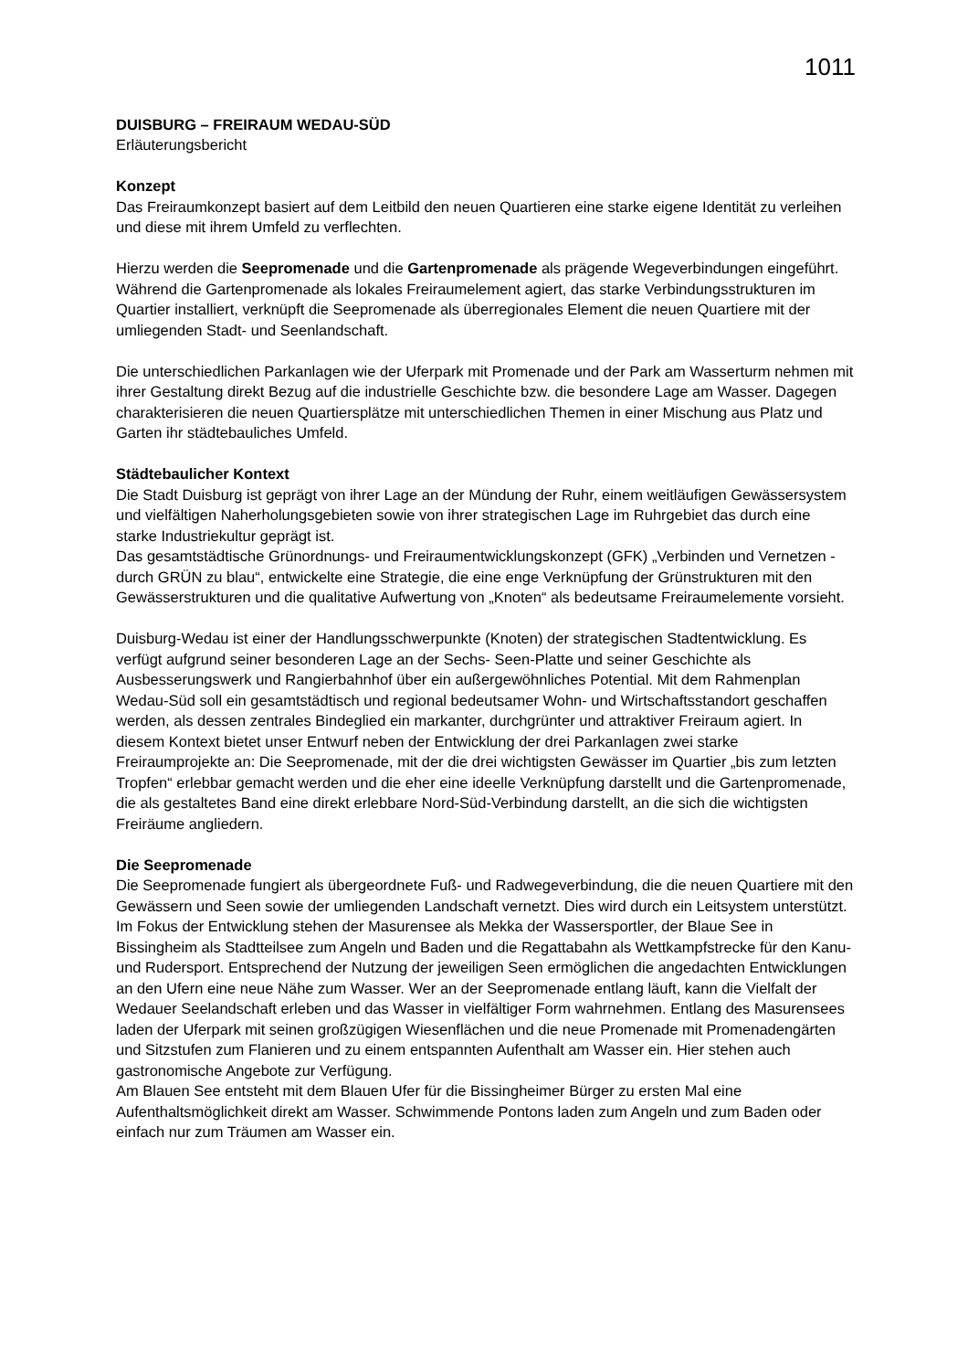1011
DUISBURG – FREIRAUM WEDAU-SÜD
Erläuterungsbericht
Konzept
Das Freiraumkonzept basiert auf dem Leitbild den neuen Quartieren eine starke eigene Identität zu verleihen und diese mit ihrem Umfeld zu verflechten.
Hierzu werden die Seepromenade und die Gartenpromenade als prägende Wegeverbindungen eingeführt. Während die Gartenpromenade als lokales Freiraumelement agiert, das starke Verbindungsstrukturen im Quartier installiert, verknüpft die Seepromenade als überregionales Element die neuen Quartiere mit der umliegenden Stadt- und Seenlandschaft.
Die unterschiedlichen Parkanlagen wie der Uferpark mit Promenade und der Park am Wasserturm nehmen mit ihrer Gestaltung direkt Bezug auf die industrielle Geschichte bzw. die besondere Lage am Wasser. Dagegen charakterisieren die neuen Quartiersplätze mit unterschiedlichen Themen in einer Mischung aus Platz und Garten ihr städtebauliches Umfeld.
Städtebaulicher Kontext
Die Stadt Duisburg ist geprägt von ihrer Lage an der Mündung der Ruhr, einem weitläufigen Gewässersystem und vielfältigen Naherholungsgebieten sowie von ihrer strategischen Lage im Ruhrgebiet das durch eine starke Industriekultur geprägt ist.
Das gesamtstädtische Grünordnungs- und Freiraumentwicklungskonzept (GFK) „Verbinden und Vernetzen - durch GRÜN zu blau“, entwickelte eine Strategie, die eine enge Verknüpfung der Grünstrukturen mit den Gewässerstrukturen und die qualitative Aufwertung von „Knoten“ als bedeutsame Freiraumelemente vorsieht.
Duisburg-Wedau ist einer der Handlungsschwerpunkte (Knoten) der strategischen Stadtentwicklung. Es verfügt aufgrund seiner besonderen Lage an der Sechs- Seen-Platte und seiner Geschichte als Ausbesserungswerk und Rangierbahnhof über ein außergewöhnliches Potential. Mit dem Rahmenplan Wedau-Süd soll ein gesamtstädtisch und regional bedeutsamer Wohn- und Wirtschaftsstandort geschaffen werden, als dessen zentrales Bindeglied ein markanter, durchgrünter und attraktiver Freiraum agiert. In diesem Kontext bietet unser Entwurf neben der Entwicklung der drei Parkanlagen zwei starke Freiraumprojekte an: Die Seepromenade, mit der die drei wichtigsten Gewässer im Quartier „bis zum letzten Tropfen“ erlebbar gemacht werden und die eher eine ideelle Verknüpfung darstellt und die Gartenpromenade, die als gestaltetes Band eine direkt erlebbare Nord-Süd-Verbindung darstellt, an die sich die wichtigsten Freiräume angliedern.
Die Seepromenade
Die Seepromenade fungiert als übergeordnete Fuß- und Radwegeverbindung, die die neuen Quartiere mit den Gewässern und Seen sowie der umliegenden Landschaft vernetzt. Dies wird durch ein Leitsystem unterstützt. Im Fokus der Entwicklung stehen der Masurensee als Mekka der Wassersportler, der Blaue See in Bissingheim als Stadtteilsee zum Angeln und Baden und die Regattabahn als Wettkampfstrecke für den Kanu- und Rudersport. Entsprechend der Nutzung der jeweiligen Seen ermöglichen die angedachten Entwicklungen an den Ufern eine neue Nähe zum Wasser. Wer an der Seepromenade entlang läuft, kann die Vielfalt der Wedauer Seelandschaft erleben und das Wasser in vielfältiger Form wahrnehmen. Entlang des Masurensees laden der Uferpark mit seinen großzügigen Wiesenflächen und die neue Promenade mit Promenadengärten und Sitzstufen zum Flanieren und zu einem entspannten Aufenthalt am Wasser ein. Hier stehen auch gastronomische Angebote zur Verfügung.
Am Blauen See entsteht mit dem Blauen Ufer für die Bissingheimer Bürger zu ersten Mal eine Aufenthaltsmöglichkeit direkt am Wasser. Schwimmende Pontons laden zum Angeln und zum Baden oder einfach nur zum Träumen am Wasser ein.